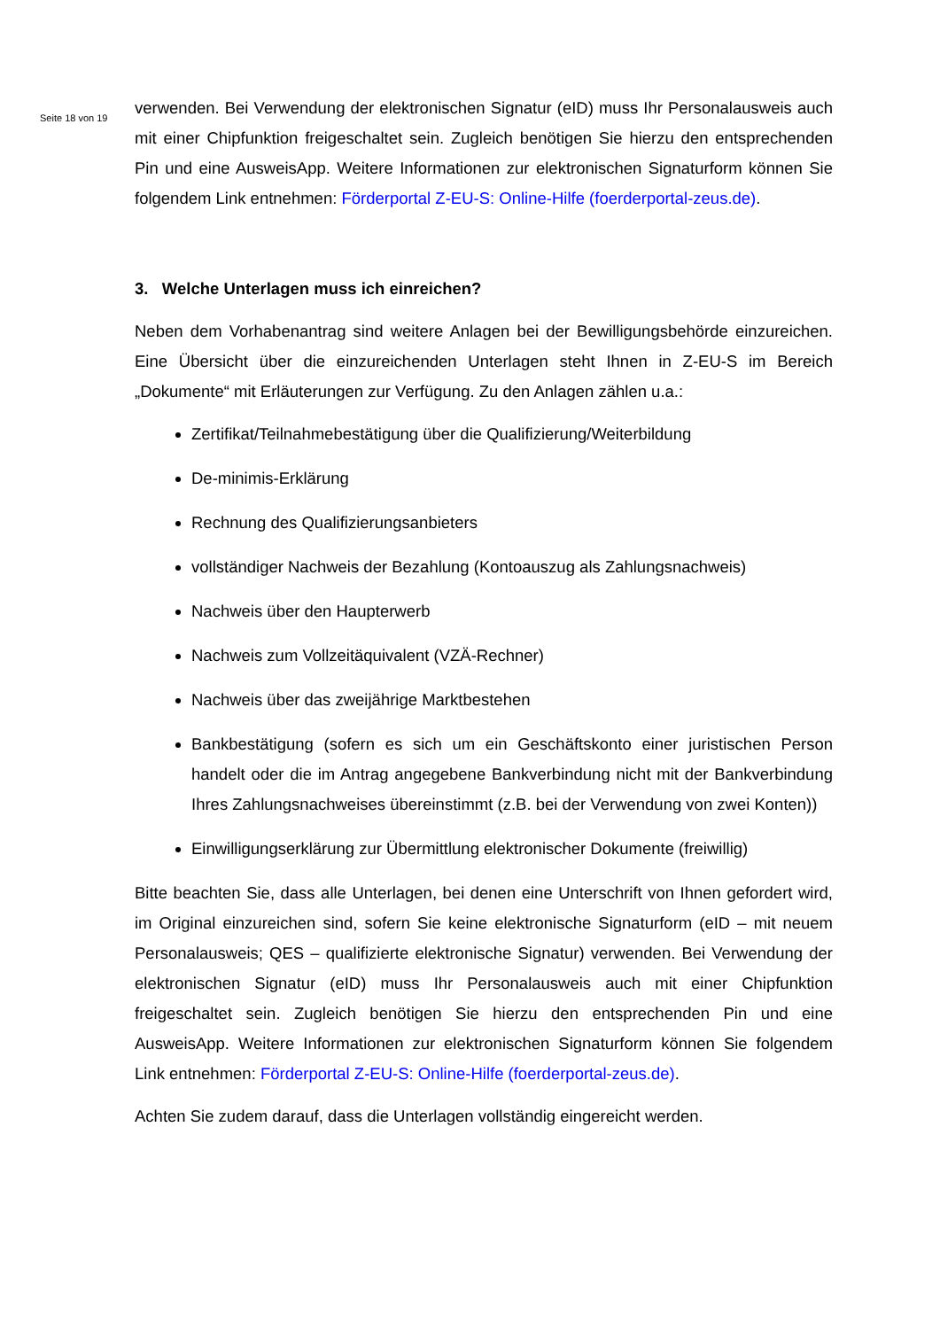Seite 18 von 19
verwenden. Bei Verwendung der elektronischen Signatur (eID) muss Ihr Personalausweis auch mit einer Chipfunktion freigeschaltet sein. Zugleich benötigen Sie hierzu den entsprechenden Pin und eine AusweisApp. Weitere Informationen zur elektronischen Signaturform können Sie folgendem Link entnehmen: Förderportal Z-EU-S: Online-Hilfe (foerderportal-zeus.de).
3. Welche Unterlagen muss ich einreichen?
Neben dem Vorhabenantrag sind weitere Anlagen bei der Bewilligungsbehörde einzureichen. Eine Übersicht über die einzureichenden Unterlagen steht Ihnen in Z-EU-S im Bereich „Dokumente“ mit Erläuterungen zur Verfügung. Zu den Anlagen zählen u.a.:
Zertifikat/Teilnahmebestätigung über die Qualifizierung/Weiterbildung
De-minimis-Erklärung
Rechnung des Qualifizierungsanbieters
vollständiger Nachweis der Bezahlung (Kontoauszug als Zahlungsnachweis)
Nachweis über den Haupterwerb
Nachweis zum Vollzeitäquivalent (VZÄ-Rechner)
Nachweis über das zweijährige Marktbestehen
Bankbestätigung (sofern es sich um ein Geschäftskonto einer juristischen Person handelt oder die im Antrag angegebene Bankverbindung nicht mit der Bankverbindung Ihres Zahlungsnachweises übereinstimmt (z.B. bei der Verwendung von zwei Konten))
Einwilligungserklärung zur Übermittlung elektronischer Dokumente (freiwillig)
Bitte beachten Sie, dass alle Unterlagen, bei denen eine Unterschrift von Ihnen gefordert wird, im Original einzureichen sind, sofern Sie keine elektronische Signaturform (eID – mit neuem Personalausweis; QES – qualifizierte elektronische Signatur) verwenden. Bei Verwendung der elektronischen Signatur (eID) muss Ihr Personalausweis auch mit einer Chipfunktion freigeschaltet sein. Zugleich benötigen Sie hierzu den entsprechenden Pin und eine AusweisApp. Weitere Informationen zur elektronischen Signaturform können Sie folgendem Link entnehmen: Förderportal Z-EU-S: Online-Hilfe (foerderportal-zeus.de).
Achten Sie zudem darauf, dass die Unterlagen vollständig eingereicht werden.